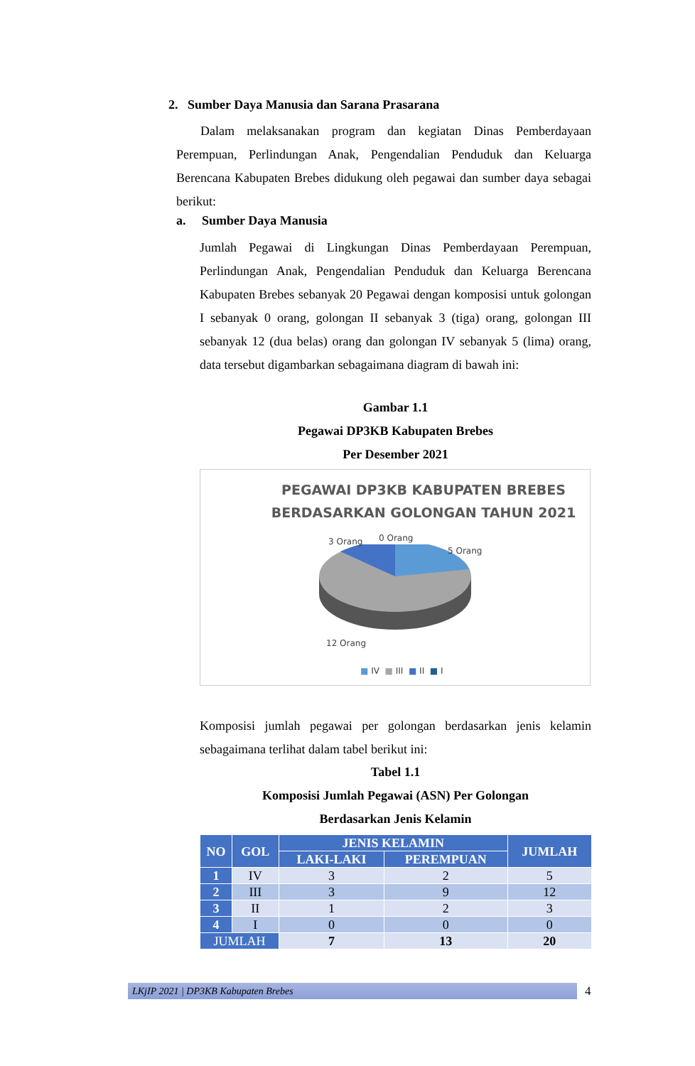2. Sumber Daya Manusia dan Sarana Prasarana
Dalam melaksanakan program dan kegiatan Dinas Pemberdayaan Perempuan, Perlindungan Anak, Pengendalian Penduduk dan Keluarga Berencana Kabupaten Brebes didukung oleh pegawai dan sumber daya sebagai berikut:
a. Sumber Daya Manusia
Jumlah Pegawai di Lingkungan Dinas Pemberdayaan Perempuan, Perlindungan Anak, Pengendalian Penduduk dan Keluarga Berencana Kabupaten Brebes sebanyak 20 Pegawai dengan komposisi untuk golongan I sebanyak 0 orang, golongan II sebanyak 3 (tiga) orang, golongan III sebanyak 12 (dua belas) orang dan golongan IV sebanyak 5 (lima) orang, data tersebut digambarkan sebagaimana diagram di bawah ini:
Gambar 1.1
Pegawai DP3KB Kabupaten Brebes
Per Desember 2021
PEGAWAI DP3KB KABUPATEN BREBES
BERDASARKAN GOLONGAN TAHUN 2021
3 Orang 0 Orang
5 Orang
12 Orang
■ IV ■ III ■ II ■ I
Komposisi jumlah pegawai per golongan berdasarkan jenis kelamin sebagaimana terlihat dalam tabel berikut ini:
Tabel 1.1
Komposisi Jumlah Pegawai (ASN) Per Golongan
Berdasarkan Jenis Kelamin
| NO | GOL | JENIS KELAMIN | | JUMLAH |
| --- | --- | --- | --- | --- |
| | | LAKI-LAKI | PEREMPUAN | |
| 1 | IV | 3 | 2 | 5 |
| 2 | III | 3 | 9 | 12 |
| 3 | II | 1 | 2 | 3 |
| 4 | I | 0 | 0 | 0 |
| JUMLAH | | 7 | 13 | 20 |
LKjIP 2021 | DP3KB Kabupaten Brebes 4